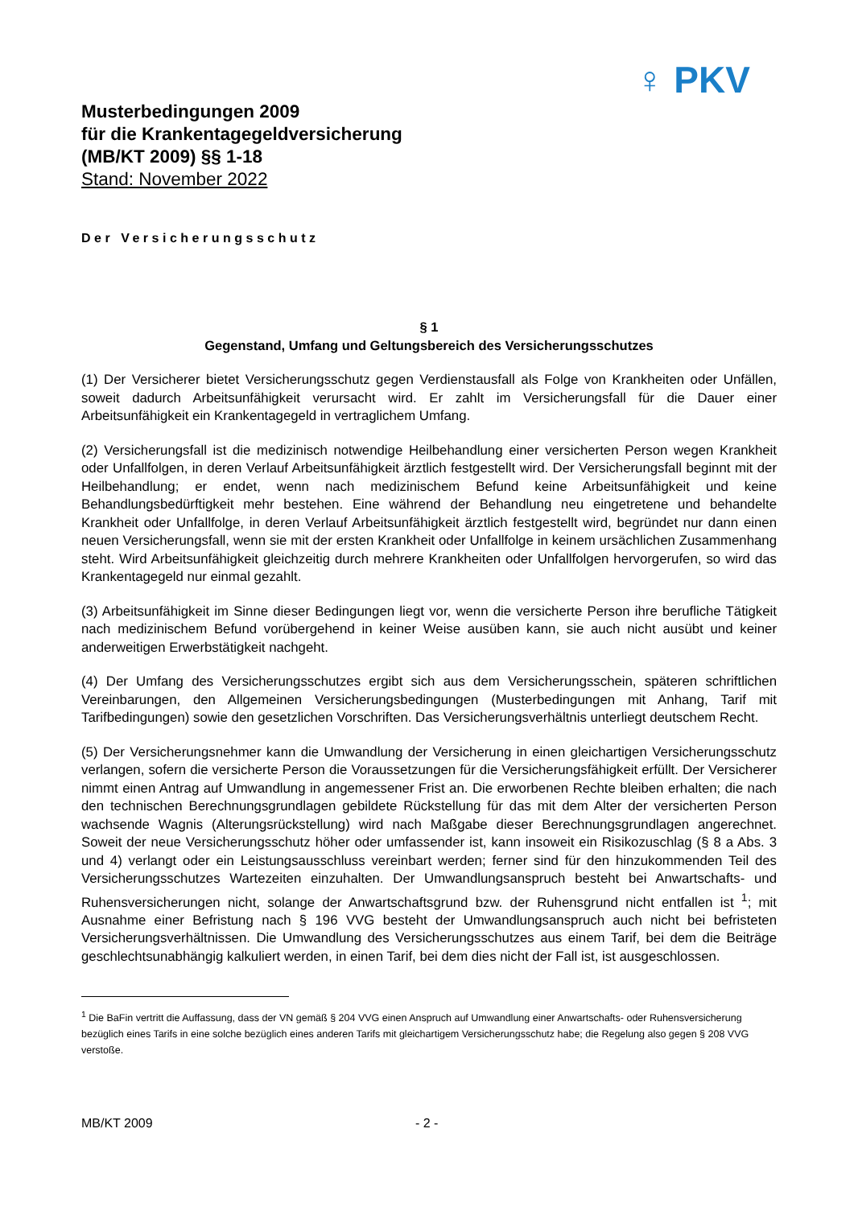♀ PKV
Musterbedingungen 2009
für die Krankentagegeldversicherung
(MB/KT 2009) §§ 1-18
Stand: November 2022
Der Versicherungsschutz
§ 1
Gegenstand, Umfang und Geltungsbereich des Versicherungsschutzes
(1) Der Versicherer bietet Versicherungsschutz gegen Verdienstausfall als Folge von Krankheiten oder Unfällen, soweit dadurch Arbeitsunfähigkeit verursacht wird. Er zahlt im Versicherungsfall für die Dauer einer Arbeitsunfähigkeit ein Krankentagegeld in vertraglichem Umfang.
(2) Versicherungsfall ist die medizinisch notwendige Heilbehandlung einer versicherten Person wegen Krankheit oder Unfallfolgen, in deren Verlauf Arbeitsunfähigkeit ärztlich festgestellt wird. Der Versicherungsfall beginnt mit der Heilbehandlung; er endet, wenn nach medizinischem Befund keine Arbeitsunfähigkeit und keine Behandlungsbedürftigkeit mehr bestehen. Eine während der Behandlung neu eingetretene und behandelte Krankheit oder Unfallfolge, in deren Verlauf Arbeitsunfähigkeit ärztlich festgestellt wird, begründet nur dann einen neuen Versicherungsfall, wenn sie mit der ersten Krankheit oder Unfallfolge in keinem ursächlichen Zusammenhang steht. Wird Arbeitsunfähigkeit gleichzeitig durch mehrere Krankheiten oder Unfallfolgen hervorgerufen, so wird das Krankentagegeld nur einmal gezahlt.
(3) Arbeitsunfähigkeit im Sinne dieser Bedingungen liegt vor, wenn die versicherte Person ihre berufliche Tätigkeit nach medizinischem Befund vorübergehend in keiner Weise ausüben kann, sie auch nicht ausübt und keiner anderweitigen Erwerbstätigkeit nachgeht.
(4) Der Umfang des Versicherungsschutzes ergibt sich aus dem Versicherungsschein, späteren schriftlichen Vereinbarungen, den Allgemeinen Versicherungsbedingungen (Musterbedingungen mit Anhang, Tarif mit Tarifbedingungen) sowie den gesetzlichen Vorschriften. Das Versicherungsverhältnis unterliegt deutschem Recht.
(5) Der Versicherungsnehmer kann die Umwandlung der Versicherung in einen gleichartigen Versicherungsschutz verlangen, sofern die versicherte Person die Voraussetzungen für die Versicherungsfähigkeit erfüllt. Der Versicherer nimmt einen Antrag auf Umwandlung in angemessener Frist an. Die erworbenen Rechte bleiben erhalten; die nach den technischen Berechnungsgrundlagen gebildete Rückstellung für das mit dem Alter der versicherten Person wachsende Wagnis (Alterungsrückstellung) wird nach Maßgabe dieser Berechnungsgrundlagen angerechnet. Soweit der neue Versicherungsschutz höher oder umfassender ist, kann insoweit ein Risikozuschlag (§ 8 a Abs. 3 und 4) verlangt oder ein Leistungsausschluss vereinbart werden; ferner sind für den hinzukommenden Teil des Versicherungsschutzes Wartezeiten einzuhalten. Der Umwandlungsanspruch besteht bei Anwartschafts- und Ruhensversicherungen nicht, solange der Anwartschaftsgrund bzw. der Ruhensgrund nicht entfallen ist <sup>1</sup>; mit Ausnahme einer Befristung nach § 196 VVG besteht der Umwandlungsanspruch auch nicht bei befristeten Versicherungsverhältnissen. Die Umwandlung des Versicherungsschutzes aus einem Tarif, bei dem die Beiträge geschlechtsunabhängig kalkuliert werden, in einen Tarif, bei dem dies nicht der Fall ist, ist ausgeschlossen.
<sup>1</sup> Die BaFin vertritt die Auffassung, dass der VN gemäß § 204 VVG einen Anspruch auf Umwandlung einer Anwartschafts- oder Ruhensversicherung bezüglich eines Tarifs in eine solche bezüglich eines anderen Tarifs mit gleichartigem Versicherungsschutz habe; die Regelung also gegen § 208 VVG verstoße.
MB/KT 2009 - 2 -